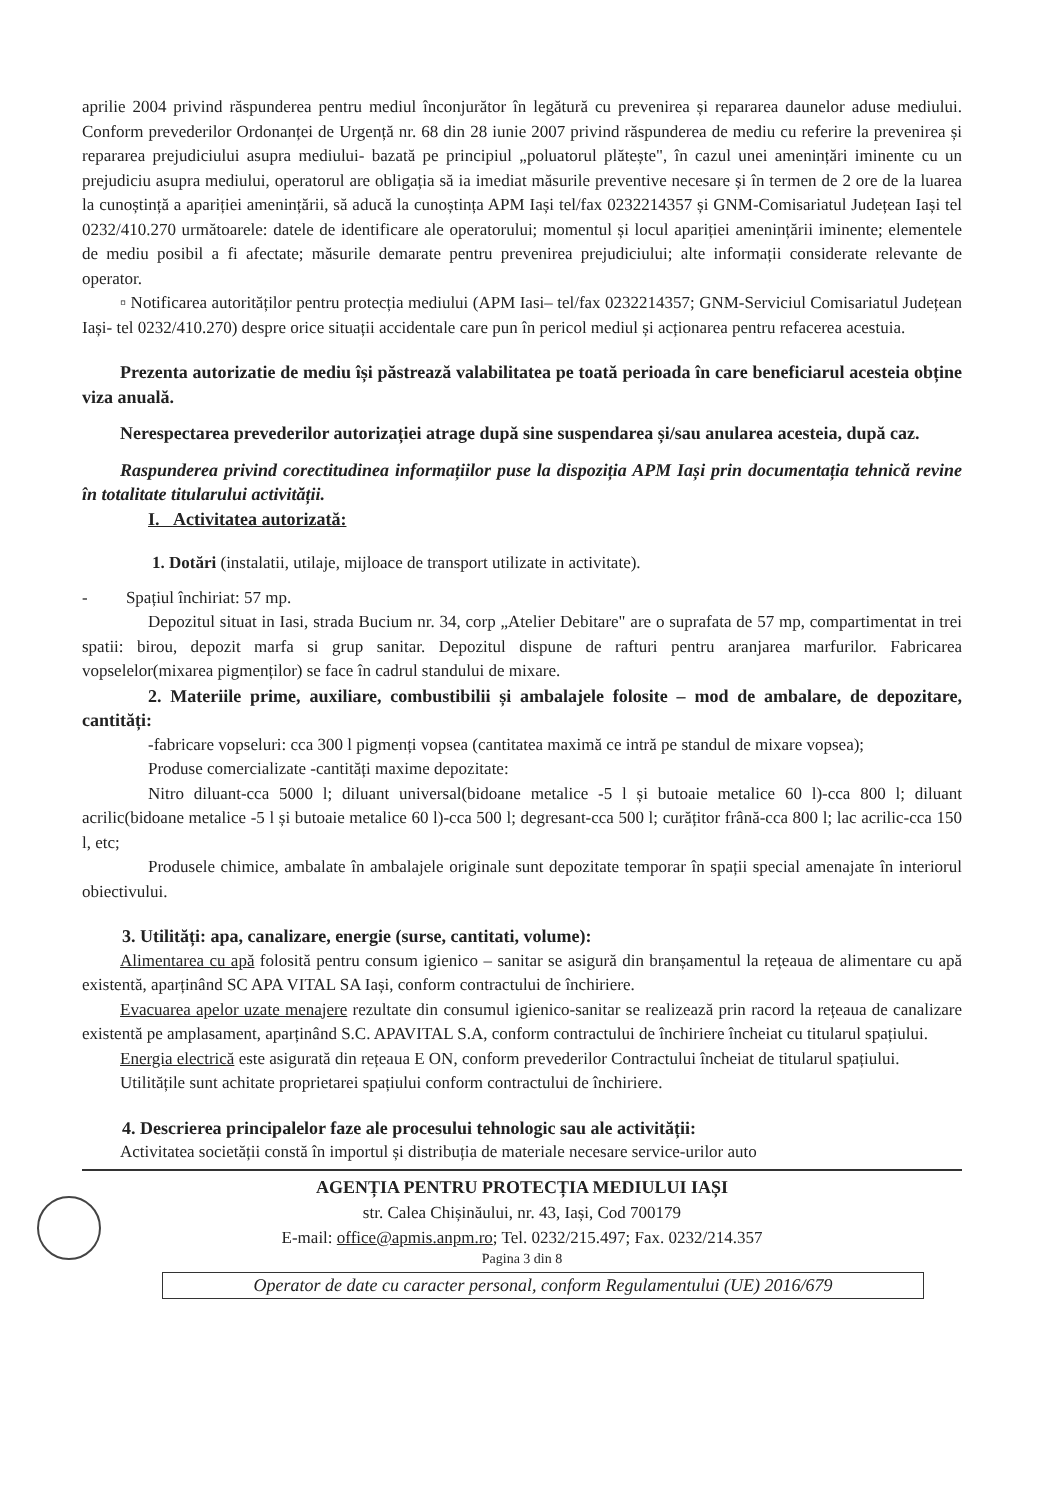aprilie 2004 privind răspunderea pentru mediul înconjurător în legătură cu prevenirea și repararea daunelor aduse mediului. Conform prevederilor Ordonanței de Urgență nr. 68 din 28 iunie 2007 privind răspunderea de mediu cu referire la prevenirea și repararea prejudiciului asupra mediului- bazată pe principiul „poluatorul plătește", în cazul unei amenințări iminente cu un prejudiciu asupra mediului, operatorul are obligația să ia imediat măsurile preventive necesare și în termen de 2 ore de la luarea la cunoștință a apariției amenințării, să aducă la cunoștința APM Iași tel/fax 0232214357 și GNM-Comisariatul Județean Iași tel 0232/410.270 următoarele: datele de identificare ale operatorului; momentul și locul apariției amenințării iminente; elementele de mediu posibil a fi afectate; măsurile demarate pentru prevenirea prejudiciului; alte informații considerate relevante de operator.
▫ Notificarea autorităților pentru protecția mediului (APM Iasi– tel/fax 0232214357; GNM-Serviciul Comisariatul Județean Iași- tel 0232/410.270) despre orice situații accidentale care pun în pericol mediul și acționarea pentru refacerea acestuia.
Prezenta autorizatie de mediu își păstrează valabilitatea pe toată perioada în care beneficiarul acesteia obține viza anuală.
Nerespectarea prevederilor autorizației atrage după sine suspendarea și/sau anularea acesteia, după caz.
Raspunderea privind corectitudinea informațiilor puse la dispoziția APM Iași prin documentația tehnică revine în totalitate titularului activității.
I. Activitatea autorizată:
1. Dotări (instalatii, utilaje, mijloace de transport utilizate in activitate).
- Spațiul închiriat: 57 mp.
Depozitul situat in Iasi, strada Bucium nr. 34, corp „Atelier Debitare" are o suprafata de 57 mp, compartimentat in trei spatii: birou, depozit marfa si grup sanitar. Depozitul dispune de rafturi pentru aranjarea marfurilor. Fabricarea vopselelor(mixarea pigmenților) se face în cadrul standului de mixare.
2. Materiile prime, auxiliare, combustibilii și ambalajele folosite – mod de ambalare, de depozitare, cantități:
-fabricare vopseluri: cca 300 l pigmenți vopsea (cantitatea maximă ce intră pe standul de mixare vopsea);
Produse comercializate -cantități maxime depozitate:
Nitro diluant-cca 5000 l; diluant universal(bidoane metalice -5 l și butoaie metalice 60 l)-cca 800 l; diluant acrilic(bidoane metalice -5 l și butoaie metalice 60 l)-cca 500 l; degresant-cca 500 l; curățitor frână-cca 800 l; lac acrilic-cca 150 l, etc;
Produsele chimice, ambalate în ambalajele originale sunt depozitate temporar în spații special amenajate în interiorul obiectivului.
3. Utilități: apa, canalizare, energie (surse, cantitati, volume):
Alimentarea cu apă folosită pentru consum igienico – sanitar se asigură din branșamentul la rețeaua de alimentare cu apă existentă, aparținând SC APA VITAL SA Iași, conform contractului de închiriere.
Evacuarea apelor uzate menajere rezultate din consumul igienico-sanitar se realizează prin racord la rețeaua de canalizare existentă pe amplasament, aparținând S.C. APAVITAL S.A, conform contractului de închiriere încheiat cu titularul spațiului.
Energia electrică este asigurată din rețeaua E ON, conform prevederilor Contractului încheiat de titularul spațiului.
Utilitățile sunt achitate proprietarei spațiului conform contractului de închiriere.
4. Descrierea principalelor faze ale procesului tehnologic sau ale activității:
Activitatea societății constă în importul și distribuția de materiale necesare service-urilor auto
AGENȚIA PENTRU PROTECȚIA MEDIULUI IAȘI
str. Calea Chișinăului, nr. 43, Iași, Cod 700179
E-mail: office@apmis.anpm.ro; Tel. 0232/215.497; Fax. 0232/214.357
Pagina 3 din 8
Operator de date cu caracter personal, conform Regulamentului (UE) 2016/679